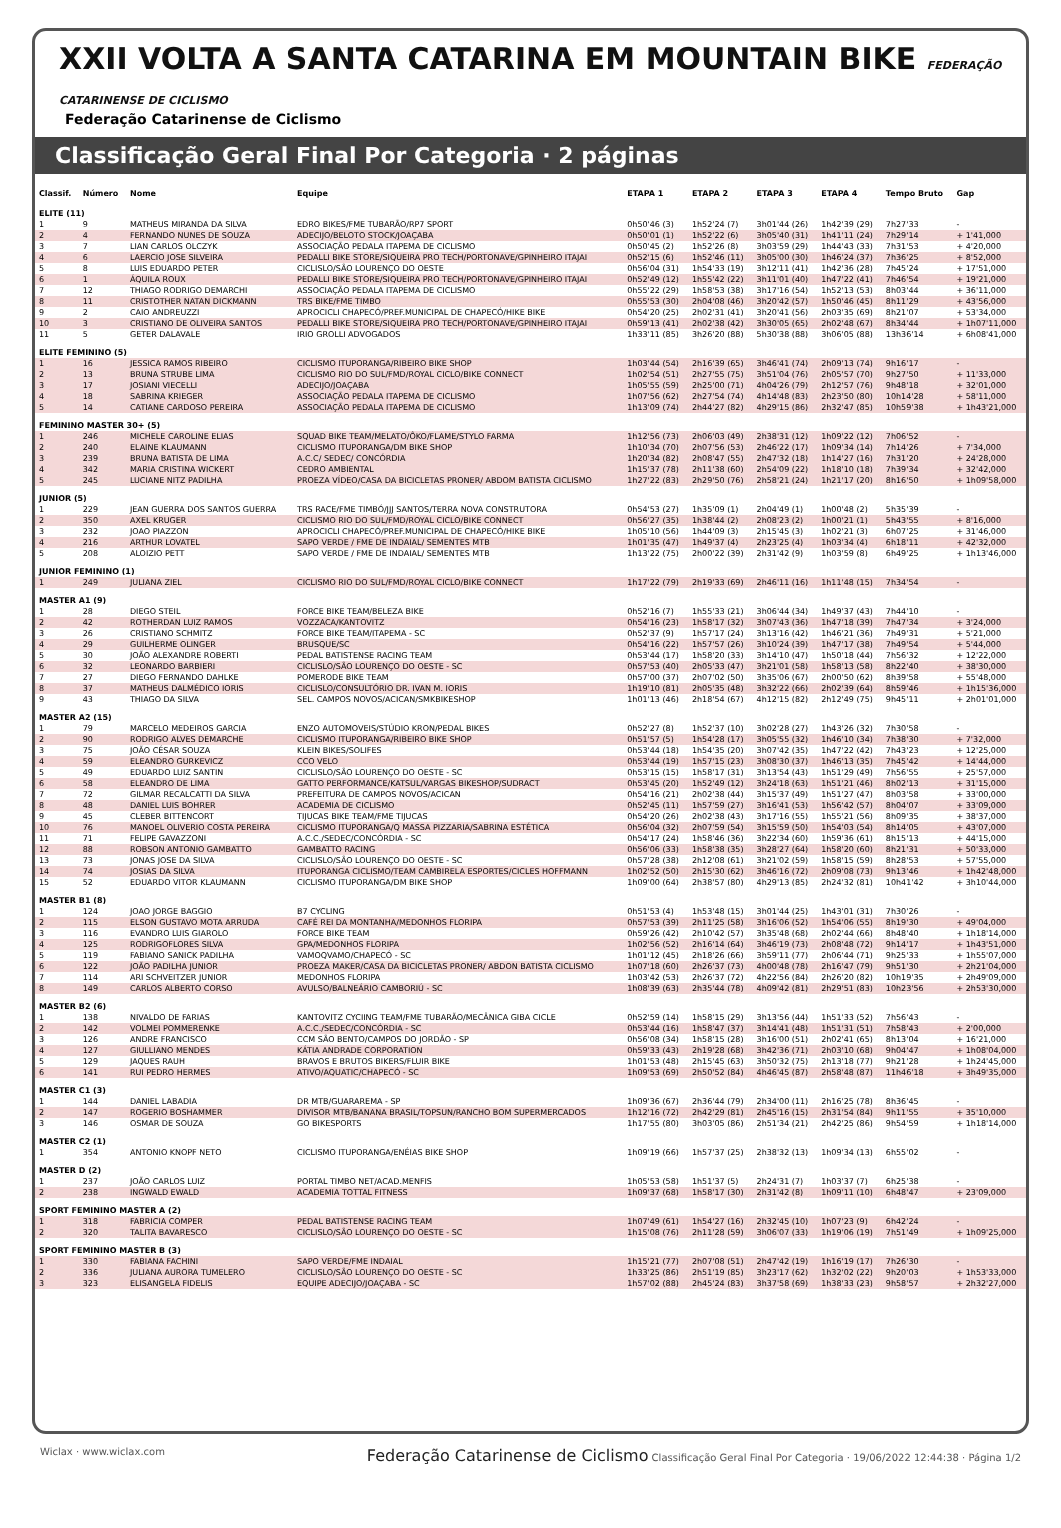XXII VOLTA A SANTA CATARINA EM MOUNTAIN BIKE FEDERAÇÃO CATARINENSE DE CICLISMO
Federação Catarinense de Ciclismo
Classificação Geral Final Por Categoria · 2 páginas
| Classif. | Número | Nome | Equipe | ETAPA 1 | ETAPA 2 | ETAPA 3 | ETAPA 4 | Tempo Bruto | Gap |
| --- | --- | --- | --- | --- | --- | --- | --- | --- | --- |
| ELITE (11) | | | | | | | | | |
| 1 | 9 | MATHEUS MIRANDA DA SILVA | EDRO BIKES/FME TUBARÃO/RP7 SPORT | 0h50'46 (3) | 1h52'24 (7) | 3h01'44 (26) | 1h42'39 (29) | 7h27'33 | - |
| 2 | 4 | FERNANDO NUNES DE SOUZA | ADECIJO/BELOTO STOCK/JOAÇABA | 0h50'01 (1) | 1h52'22 (6) | 3h05'40 (31) | 1h41'11 (24) | 7h29'14 | + 1'41,000 |
| 3 | 7 | LIAN CARLOS OLCZYK | ASSOCIAÇÃO PEDALA ITAPEMA DE CICLISMO | 0h50'45 (2) | 1h52'26 (8) | 3h03'59 (29) | 1h44'43 (33) | 7h31'53 | + 4'20,000 |
| 4 | 6 | LAERCIO JOSE SILVEIRA | PEDALLI BIKE STORE/SIQUEIRA PRO TECH/PORTONAVE/GPINHEIRO ITAJAI | 0h52'15 (6) | 1h52'46 (11) | 3h05'00 (30) | 1h46'24 (37) | 7h36'25 | + 8'52,000 |
| 5 | 8 | LUIS EDUARDO PETER | CICLISLO/SÃO LOURENÇO DO OESTE | 0h56'04 (31) | 1h54'33 (19) | 3h12'11 (41) | 1h42'36 (28) | 7h45'24 | + 17'51,000 |
| 6 | 1 | ÁQUILA ROUX | PEDALLI BIKE STORE/SIQUEIRA PRO TECH/PORTONAVE/GPINHEIRO ITAJAI | 0h52'49 (12) | 1h55'42 (22) | 3h11'01 (40) | 1h47'22 (41) | 7h46'54 | + 19'21,000 |
| 7 | 12 | THIAGO RODRIGO DEMARCHI | ASSOCIAÇÃO PEDALA ITAPEMA DE CICLISMO | 0h55'22 (29) | 1h58'53 (38) | 3h17'16 (54) | 1h52'13 (53) | 8h03'44 | + 36'11,000 |
| 8 | 11 | CRISTOTHER NATAN DICKMANN | TRS BIKE/FME TIMBO | 0h55'53 (30) | 2h04'08 (46) | 3h20'42 (57) | 1h50'46 (45) | 8h11'29 | + 43'56,000 |
| 9 | 2 | CAIO ANDREUZZI | APROCICLI CHAPECÓ/PREF.MUNICIPAL DE CHAPECÓ/HIKE BIKE | 0h54'20 (25) | 2h02'31 (41) | 3h20'41 (56) | 2h03'35 (69) | 8h21'07 | + 53'34,000 |
| 10 | 3 | CRISTIANO DE OLIVEIRA SANTOS | PEDALLI BIKE STORE/SIQUEIRA PRO TECH/PORTONAVE/GPINHEIRO ITAJAI | 0h59'13 (41) | 2h02'38 (42) | 3h30'05 (65) | 2h02'48 (67) | 8h34'44 | + 1h07'11,000 |
| 11 | 5 | GETER DALAVALE | IRIO GROLLI ADVOGADOS | 1h33'11 (85) | 3h26'20 (88) | 5h30'38 (88) | 3h06'05 (88) | 13h36'14 | + 6h08'41,000 |
| ELITE FEMININO (5) | | | | | | | | | |
| 1 | 16 | JESSICA RAMOS RIBEIRO | CICLISMO ITUPORANGA/RIBEIRO BIKE SHOP | 1h03'44 (54) | 2h16'39 (65) | 3h46'41 (74) | 2h09'13 (74) | 9h16'17 | - |
| 2 | 13 | BRUNA STRUBE LIMA | CICLISMO RIO DO SUL/FMD/ROYAL CICLO/BIKE CONNECT | 1h02'54 (51) | 2h27'55 (75) | 3h51'04 (76) | 2h05'57 (70) | 9h27'50 | + 11'33,000 |
| 3 | 17 | JOSIANI VIECELLI | ADECIJO/JOAÇABA | 1h05'55 (59) | 2h25'00 (71) | 4h04'26 (79) | 2h12'57 (76) | 9h48'18 | + 32'01,000 |
| 4 | 18 | SABRINA KRIEGER | ASSOCIAÇÃO PEDALA ITAPEMA DE CICLISMO | 1h07'56 (62) | 2h27'54 (74) | 4h14'48 (83) | 2h23'50 (80) | 10h14'28 | + 58'11,000 |
| 5 | 14 | CATIANE CARDOSO PEREIRA | ASSOCIAÇÃO PEDALA ITAPEMA DE CICLISMO | 1h13'09 (74) | 2h44'27 (82) | 4h29'15 (86) | 2h32'47 (85) | 10h59'38 | + 1h43'21,000 |
| FEMININO MASTER 30+ (5) | | | | | | | | | |
| 1 | 246 | MICHELE CAROLINE ELIAS | SQUAD BIKE TEAM/MELATO/ÔKO/FLAME/STYLO FARMA | 1h12'56 (73) | 2h06'03 (49) | 2h38'31 (12) | 1h09'22 (12) | 7h06'52 | - |
| 2 | 240 | ELAINE KLAUMANN | CICLISMO ITUPORANGA/DM BIKE SHOP | 1h10'34 (70) | 2h07'56 (53) | 2h46'22 (17) | 1h09'34 (14) | 7h14'26 | + 7'34,000 |
| 3 | 239 | BRUNA BATISTA DE LIMA | A.C.C/ SEDEC/ CONCÓRDIA | 1h20'34 (82) | 2h08'47 (55) | 2h47'32 (18) | 1h14'27 (16) | 7h31'20 | + 24'28,000 |
| 4 | 342 | MARIA CRISTINA WICKERT | CEDRO AMBIENTAL | 1h15'37 (78) | 2h11'38 (60) | 2h54'09 (22) | 1h18'10 (18) | 7h39'34 | + 32'42,000 |
| 5 | 245 | LUCIANE NITZ PADILHA | PROEZA VÍDEO/CASA DA BICICLETAS PRONER/ ABDOM BATISTA CICLISMO | 1h27'22 (83) | 2h29'50 (76) | 2h58'21 (24) | 1h21'17 (20) | 8h16'50 | + 1h09'58,000 |
| JUNIOR (5) | | | | | | | | | |
| 1 | 229 | JEAN GUERRA DOS SANTOS GUERRA | TRS RACE/FME TIMBÓ/JJJ SANTOS/TERRA NOVA CONSTRUTORA | 0h54'53 (27) | 1h35'09 (1) | 2h04'49 (1) | 1h00'48 (2) | 5h35'39 | - |
| 2 | 350 | AXEL KRUGER | CICLISMO RIO DO SUL/FMD/ROYAL CICLO/BIKE CONNECT | 0h56'27 (35) | 1h38'44 (2) | 2h08'23 (2) | 1h00'21 (1) | 5h43'55 | + 8'16,000 |
| 3 | 232 | JOAO PIAZZON | APROCICLI CHAPECÓ/PREF.MUNICIPAL DE CHAPECÓ/HIKE BIKE | 1h05'10 (56) | 1h44'09 (3) | 2h15'45 (3) | 1h02'21 (3) | 6h07'25 | + 31'46,000 |
| 4 | 216 | ARTHUR LOVATEL | SAPO VERDE / FME DE INDAIAL/ SEMENTES MTB | 1h01'35 (47) | 1h49'37 (4) | 2h23'25 (4) | 1h03'34 (4) | 6h18'11 | + 42'32,000 |
| 5 | 208 | ALOIZIO PETT | SAPO VERDE / FME DE INDAIAL/ SEMENTES MTB | 1h13'22 (75) | 2h00'22 (39) | 2h31'42 (9) | 1h03'59 (8) | 6h49'25 | + 1h13'46,000 |
| JUNIOR FEMININO (1) | | | | | | | | | |
| 1 | 249 | JULIANA ZIEL | CICLISMO RIO DO SUL/FMD/ROYAL CICLO/BIKE CONNECT | 1h17'22 (79) | 2h19'33 (69) | 2h46'11 (16) | 1h11'48 (15) | 7h34'54 | - |
| MASTER A1 (9) | | | | | | | | | |
| 1 | 28 | DIEGO STEIL | FORCE BIKE TEAM/BELEZA BIKE | 0h52'16 (7) | 1h55'33 (21) | 3h06'44 (34) | 1h49'37 (43) | 7h44'10 | - |
| 2 | 42 | ROTHERDAN LUIZ RAMOS | VOZZACA/KANTOVITZ | 0h54'16 (23) | 1h58'17 (32) | 3h07'43 (36) | 1h47'18 (39) | 7h47'34 | + 3'24,000 |
| 3 | 26 | CRISTIANO SCHMITZ | FORCE BIKE TEAM/ITAPEMA - SC | 0h52'37 (9) | 1h57'17 (24) | 3h13'16 (42) | 1h46'21 (36) | 7h49'31 | + 5'21,000 |
| 4 | 29 | GUILHERME OLINGER | BRUSQUE/SC | 0h54'16 (22) | 1h57'57 (26) | 3h10'24 (39) | 1h47'17 (38) | 7h49'54 | + 5'44,000 |
| 5 | 30 | JOÃO ALEXANDRE ROBERTI | PEDAL BATISTENSE RACING TEAM | 0h53'44 (17) | 1h58'20 (33) | 3h14'10 (47) | 1h50'18 (44) | 7h56'32 | + 12'22,000 |
| 6 | 32 | LEONARDO BARBIERI | CICLISLO/SÃO LOURENÇO DO OESTE - SC | 0h57'53 (40) | 2h05'33 (47) | 3h21'01 (58) | 1h58'13 (58) | 8h22'40 | + 38'30,000 |
| 7 | 27 | DIEGO FERNANDO DAHLKE | POMERODE BIKE TEAM | 0h57'00 (37) | 2h07'02 (50) | 3h35'06 (67) | 2h00'50 (62) | 8h39'58 | + 55'48,000 |
| 8 | 37 | MATHEUS DALMÉDICO IORIS | CICLISLO/CONSULTÓRIO DR. IVAN M. IORIS | 1h19'10 (81) | 2h05'35 (48) | 3h32'22 (66) | 2h02'39 (64) | 8h59'46 | + 1h15'36,000 |
| 9 | 43 | THIAGO DA SILVA | SEL. CAMPOS NOVOS/ACICAN/SMKBIKESHOP | 1h01'13 (46) | 2h18'54 (67) | 4h12'15 (82) | 2h12'49 (75) | 9h45'11 | + 2h01'01,000 |
| MASTER A2 (15) | | | | | | | | | |
| 1 | 79 | MARCELO MEDEIROS GARCIA | ENZO AUTOMOVEIS/STÚDIO KRON/PEDAL BIKES | 0h52'27 (8) | 1h52'37 (10) | 3h02'28 (27) | 1h43'26 (32) | 7h30'58 | - |
| 2 | 90 | RODRIGO ALVES DEMARCHE | CICLISMO ITUPORANGA/RIBEIRO BIKE SHOP | 0h51'57 (5) | 1h54'28 (17) | 3h05'55 (32) | 1h46'10 (34) | 7h38'30 | + 7'32,000 |
| 3 | 75 | JOÃO CÉSAR SOUZA | KLEIN BIKES/SOLIFES | 0h53'44 (18) | 1h54'35 (20) | 3h07'42 (35) | 1h47'22 (42) | 7h43'23 | + 12'25,000 |
| 4 | 59 | ELEANDRO GURKEVICZ | CCO VELO | 0h53'44 (19) | 1h57'15 (23) | 3h08'30 (37) | 1h46'13 (35) | 7h45'42 | + 14'44,000 |
| 5 | 49 | EDUARDO LUIZ SANTIN | CICLISLO/SÃO LOURENÇO DO OESTE - SC | 0h53'15 (15) | 1h58'17 (31) | 3h13'54 (43) | 1h51'29 (49) | 7h56'55 | + 25'57,000 |
| 6 | 58 | ELEANDRO DE LIMA | GATTO PERFORMANCE/KATSUL/VARGAS BIKESHOP/SUDRACT | 0h53'45 (20) | 1h52'49 (12) | 3h24'18 (63) | 1h51'21 (46) | 8h02'13 | + 31'15,000 |
| 7 | 72 | GILMAR RECALCATTI DA SILVA | PREFEITURA DE CAMPOS NOVOS/ACICAN | 0h54'16 (21) | 2h02'38 (44) | 3h15'37 (49) | 1h51'27 (47) | 8h03'58 | + 33'00,000 |
| 8 | 48 | DANIEL LUIS BOHRER | ACADEMIA DE CICLISMO | 0h52'45 (11) | 1h57'59 (27) | 3h16'41 (53) | 1h56'42 (57) | 8h04'07 | + 33'09,000 |
| 9 | 45 | CLEBER BITTENCORT | TIJUCAS BIKE TEAM/FME TIJUCAS | 0h54'20 (26) | 2h02'38 (43) | 3h17'16 (55) | 1h55'21 (56) | 8h09'35 | + 38'37,000 |
| 10 | 76 | MANOEL OLIVERIO COSTA PEREIRA | CICLISMO ITUPORANGA/Q MASSA PIZZARIA/SABRINA ESTÉTICA | 0h56'04 (32) | 2h07'59 (54) | 3h15'59 (50) | 1h54'03 (54) | 8h14'05 | + 43'07,000 |
| 11 | 71 | FELIPE GAVAZZONI | A.C.C./SEDEC/CONCÓRDIA - SC | 0h54'17 (24) | 1h58'46 (36) | 3h22'34 (60) | 1h59'36 (61) | 8h15'13 | + 44'15,000 |
| 12 | 88 | ROBSON ANTONIO GAMBATTO | GAMBATTO RACING | 0h56'06 (33) | 1h58'38 (35) | 3h28'27 (64) | 1h58'20 (60) | 8h21'31 | + 50'33,000 |
| 13 | 73 | JONAS JOSE DA SILVA | CICLISLO/SÃO LOURENÇO DO OESTE - SC | 0h57'28 (38) | 2h12'08 (61) | 3h21'02 (59) | 1h58'15 (59) | 8h28'53 | + 57'55,000 |
| 14 | 74 | JOSIAS DA SILVA | ITUPORANGA CICLISMO/TEAM CAMBIRELA ESPORTES/CICLES HOFFMANN | 1h02'52 (50) | 2h15'30 (62) | 3h46'16 (72) | 2h09'08 (73) | 9h13'46 | + 1h42'48,000 |
| 15 | 52 | EDUARDO VITOR KLAUMANN | CICLISMO ITUPORANGA/DM BIKE SHOP | 1h09'00 (64) | 2h38'57 (80) | 4h29'13 (85) | 2h24'32 (81) | 10h41'42 | + 3h10'44,000 |
| MASTER B1 (8) | | | | | | | | | |
| 1 | 124 | JOAO JORGE BAGGIO | B7 CYCLING | 0h51'53 (4) | 1h53'48 (15) | 3h01'44 (25) | 1h43'01 (31) | 7h30'26 | - |
| 2 | 115 | ELSON GUSTAVO MOTA ARRUDA | CAFÉ REI DA MONTANHA/MEDONHOS FLORIPA | 0h57'53 (39) | 2h11'25 (58) | 3h16'06 (52) | 1h54'06 (55) | 8h19'30 | + 49'04,000 |
| 3 | 116 | EVANDRO LUIS GIAROLO | FORCE BIKE TEAM | 0h59'26 (42) | 2h10'42 (57) | 3h35'48 (68) | 2h02'44 (66) | 8h48'40 | + 1h18'14,000 |
| 4 | 125 | RODRIGOFLORES SILVA | GPA/MEDONHOS FLORIPA | 1h02'56 (52) | 2h16'14 (64) | 3h46'19 (73) | 2h08'48 (72) | 9h14'17 | + 1h43'51,000 |
| 5 | 119 | FABIANO SANICK PADILHA | VAMOQVAMO/CHAPECÓ - SC | 1h01'12 (45) | 2h18'26 (66) | 3h59'11 (77) | 2h06'44 (71) | 9h25'33 | + 1h55'07,000 |
| 6 | 122 | JOÃO PADILHA JUNIOR | PROEZA MAKER/CASA DA BICICLETAS PRONER/ ABDON BATISTA CICLISMO | 1h07'18 (60) | 2h26'37 (73) | 4h00'48 (78) | 2h16'47 (79) | 9h51'30 | + 2h21'04,000 |
| 7 | 114 | ARI SCHVEITZER JUNIOR | MEDONHOS FLORIPA | 1h03'42 (53) | 2h26'37 (72) | 4h22'56 (84) | 2h26'20 (82) | 10h19'35 | + 2h49'09,000 |
| 8 | 149 | CARLOS ALBERTO CORSO | AVULSO/BALNEÁRIO CAMBORIÚ - SC | 1h08'39 (63) | 2h35'44 (78) | 4h09'42 (81) | 2h29'51 (83) | 10h23'56 | + 2h53'30,000 |
| MASTER B2 (6) | | | | | | | | | |
| 1 | 138 | NIVALDO DE FARIAS | KANTOVITZ CYCIING TEAM/FME TUBARÃO/MECÂNICA GIBA CICLE | 0h52'59 (14) | 1h58'15 (29) | 3h13'56 (44) | 1h51'33 (52) | 7h56'43 | - |
| 2 | 142 | VOLMEI POMMERENKE | A.C.C./SEDEC/CONCÓRDIA - SC | 0h53'44 (16) | 1h58'47 (37) | 3h14'41 (48) | 1h51'31 (51) | 7h58'43 | + 2'00,000 |
| 3 | 126 | ANDRE FRANCISCO | CCM SÃO BENTO/CAMPOS DO JORDÃO - SP | 0h56'08 (34) | 1h58'15 (28) | 3h16'00 (51) | 2h02'41 (65) | 8h13'04 | + 16'21,000 |
| 4 | 127 | GIULLIANO MENDES | KÁTIA ANDRADE CORPORATION | 0h59'33 (43) | 2h19'28 (68) | 3h42'36 (71) | 2h03'10 (68) | 9h04'47 | + 1h08'04,000 |
| 5 | 129 | JAQUES RAUH | BRAVOS E BRUTOS BIKERS/FLUIR BIKE | 1h01'53 (48) | 2h15'45 (63) | 3h50'32 (75) | 2h13'18 (77) | 9h21'28 | + 1h24'45,000 |
| 6 | 141 | RUI PEDRO HERMES | ATIVO/AQUATIC/CHAPECÓ - SC | 1h09'53 (69) | 2h50'52 (84) | 4h46'45 (87) | 2h58'48 (87) | 11h46'18 | + 3h49'35,000 |
| MASTER C1 (3) | | | | | | | | | |
| 1 | 144 | DANIEL LABADIA | DR MTB/GUARAREMA - SP | 1h09'36 (67) | 2h36'44 (79) | 2h34'00 (11) | 2h16'25 (78) | 8h36'45 | - |
| 2 | 147 | ROGERIO BOSHAMMER | DIVISOR MTB/BANANA BRASIL/TOPSUN/RANCHO BOM SUPERMERCADOS | 1h12'16 (72) | 2h42'29 (81) | 2h45'16 (15) | 2h31'54 (84) | 9h11'55 | + 35'10,000 |
| 3 | 146 | OSMAR DE SOUZA | GO BIKESPORTS | 1h17'55 (80) | 3h03'05 (86) | 2h51'34 (21) | 2h42'25 (86) | 9h54'59 | + 1h18'14,000 |
| MASTER C2 (1) | | | | | | | | | |
| 1 | 354 | ANTONIO KNOPF NETO | CICLISMO ITUPORANGA/ENÉIAS BIKE SHOP | 1h09'19 (66) | 1h57'37 (25) | 2h38'32 (13) | 1h09'34 (13) | 6h55'02 | - |
| MASTER D (2) | | | | | | | | | |
| 1 | 237 | JOÃO CARLOS LUIZ | PORTAL TIMBO NET/ACAD.MENFIS | 1h05'53 (58) | 1h51'37 (5) | 2h24'31 (7) | 1h03'37 (7) | 6h25'38 | - |
| 2 | 238 | INGWALD EWALD | ACADEMIA TOTTAL FITNESS | 1h09'37 (68) | 1h58'17 (30) | 2h31'42 (8) | 1h09'11 (10) | 6h48'47 | + 23'09,000 |
| SPORT FEMININO MASTER A (2) | | | | | | | | | |
| 1 | 318 | FABRICIA COMPER | PEDAL BATISTENSE RACING TEAM | 1h07'49 (61) | 1h54'27 (16) | 2h32'45 (10) | 1h07'23 (9) | 6h42'24 | - |
| 2 | 320 | TALITA BAVARESCO | CICLISLO/SÃO LOURENÇO DO OESTE - SC | 1h15'08 (76) | 2h11'28 (59) | 3h06'07 (33) | 1h19'06 (19) | 7h51'49 | + 1h09'25,000 |
| SPORT FEMININO MASTER B (3) | | | | | | | | | |
| 1 | 330 | FABIANA FACHINI | SAPO VERDE/FME INDAIAL | 1h15'21 (77) | 2h07'08 (51) | 2h47'42 (19) | 1h16'19 (17) | 7h26'30 | - |
| 2 | 336 | JULIANA AURORA TUMELERO | CICLISLO/SÃO LOURENÇO DO OESTE - SC | 1h33'25 (86) | 2h51'19 (85) | 3h23'17 (62) | 1h32'02 (22) | 9h20'03 | + 1h53'33,000 |
| 3 | 323 | ELISANGELA FIDELIS | EQUIPE ADECIJO/JOAÇABA - SC | 1h57'02 (88) | 2h45'24 (83) | 3h37'58 (69) | 1h38'33 (23) | 9h58'57 | + 2h32'27,000 |
Wiclax · www.wiclax.com Federação Catarinense de Ciclismo Classificação Geral Final Por Categoria · 19/06/2022 12:44:38 · Página 1/2